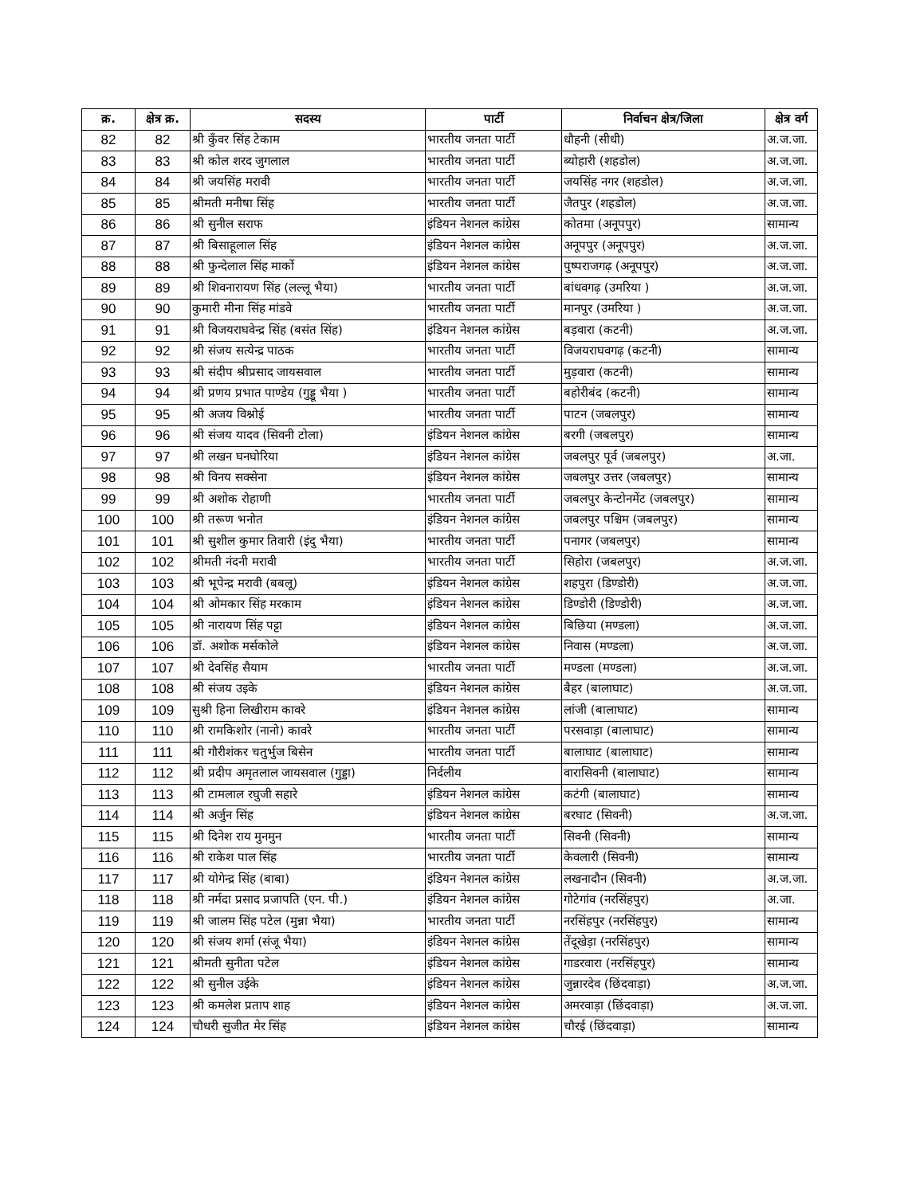| क्र. | क्षेत्र क्र. | सदस्य | पार्टी | निर्वाचन क्षेत्र/जिला | क्षेत्र वर्ग |
| --- | --- | --- | --- | --- | --- |
| 82 | 82 | श्री कुँवर सिंह टेकाम | भारतीय जनता पार्टी | धौहनी (सीधी) | अ.ज.जा. |
| 83 | 83 | श्री कोल शरद जुगलाल | भारतीय जनता पार्टी | ब्योहारी (शहडोल) | अ.ज.जा. |
| 84 | 84 | श्री जयसिंह मरावी | भारतीय जनता पार्टी | जयसिंह नगर (शहडोल) | अ.ज.जा. |
| 85 | 85 | श्रीमती मनीषा सिंह | भारतीय जनता पार्टी | जैतपुर (शहडोल) | अ.ज.जा. |
| 86 | 86 | श्री सुनील सराफ | इंडियन नेशनल कांग्रेस | कोतमा (अनूपपुर) | सामान्य |
| 87 | 87 | श्री बिसाहूलाल सिंह | इंडियन नेशनल कांग्रेस | अनूपपुर (अनूपपुर) | अ.ज.जा. |
| 88 | 88 | श्री फुन्देलाल सिंह मार्को | इंडियन नेशनल कांग्रेस | पुष्पराजगढ़ (अनूपपुर) | अ.ज.जा. |
| 89 | 89 | श्री शिवनारायण सिंह (लल्लू भैया) | भारतीय जनता पार्टी | बांधवगढ़ (उमरिया ) | अ.ज.जा. |
| 90 | 90 | कुमारी मीना सिंह मांडवे | भारतीय जनता पार्टी | मानपुर (उमरिया ) | अ.ज.जा. |
| 91 | 91 | श्री विजयराघवेन्द्र सिंह (बसंत सिंह) | इंडियन नेशनल कांग्रेस | बड़वारा (कटनी) | अ.ज.जा. |
| 92 | 92 | श्री संजय सत्येन्द्र पाठक | भारतीय जनता पार्टी | विजयराघवगढ़ (कटनी) | सामान्य |
| 93 | 93 | श्री संदीप श्रीप्रसाद जायसवाल | भारतीय जनता पार्टी | मुड़वारा (कटनी) | सामान्य |
| 94 | 94 | श्री प्रणय प्रभात पाण्डेय (गुड्डू भैया ) | भारतीय जनता पार्टी | बहोरीबंद (कटनी) | सामान्य |
| 95 | 95 | श्री अजय विश्नोई | भारतीय जनता पार्टी | पाटन (जबलपुर) | सामान्य |
| 96 | 96 | श्री संजय यादव (सिवनी टोला) | इंडियन नेशनल कांग्रेस | बरगी (जबलपुर) | सामान्य |
| 97 | 97 | श्री लखन घनघोरिया | इंडियन नेशनल कांग्रेस | जबलपुर पूर्व (जबलपुर) | अ.जा. |
| 98 | 98 | श्री विनय सक्सेना | इंडियन नेशनल कांग्रेस | जबलपुर उत्तर (जबलपुर) | सामान्य |
| 99 | 99 | श्री अशोक रोहाणी | भारतीय जनता पार्टी | जबलपुर केन्टोनमेंट (जबलपुर) | सामान्य |
| 100 | 100 | श्री तरूण भनोत | इंडियन नेशनल कांग्रेस | जबलपुर पश्चिम (जबलपुर) | सामान्य |
| 101 | 101 | श्री सुशील कुमार तिवारी (इंदु भैया) | भारतीय जनता पार्टी | पनागर (जबलपुर) | सामान्य |
| 102 | 102 | श्रीमती नंदनी मरावी | भारतीय जनता पार्टी | सिहोरा (जबलपुर) | अ.ज.जा. |
| 103 | 103 | श्री भूपेन्द्र मरावी (बबलू) | इंडियन नेशनल कांग्रेस | शहपुरा (डिण्डोरी) | अ.ज.जा. |
| 104 | 104 | श्री ओमकार सिंह मरकाम | इंडियन नेशनल कांग्रेस | डिण्डोरी (डिण्डोरी) | अ.ज.जा. |
| 105 | 105 | श्री नारायण सिंह पट्टा | इंडियन नेशनल कांग्रेस | बिछिया (मण्डला) | अ.ज.जा. |
| 106 | 106 | डॉ. अशोक मर्सकोले | इंडियन नेशनल कांग्रेस | निवास (मण्डला) | अ.ज.जा. |
| 107 | 107 | श्री देवसिंह सैयाम | भारतीय जनता पार्टी | मण्डला (मण्डला) | अ.ज.जा. |
| 108 | 108 | श्री संजय उइके | इंडियन नेशनल कांग्रेस | बैहर (बालाघाट) | अ.ज.जा. |
| 109 | 109 | सुश्री हिना लिखीराम कावरे | इंडियन नेशनल कांग्रेस | लांजी (बालाघाट) | सामान्य |
| 110 | 110 | श्री रामकिशोर (नानो) कावरे | भारतीय जनता पार्टी | परसवाड़ा (बालाघाट) | सामान्य |
| 111 | 111 | श्री गौरीशंकर चतुर्भुज बिसेन | भारतीय जनता पार्टी | बालाघाट (बालाघाट) | सामान्य |
| 112 | 112 | श्री प्रदीप अमृतलाल जायसवाल (गुड्डा) | निर्दलीय | वारासिवनी (बालाघाट) | सामान्य |
| 113 | 113 | श्री टामलाल रघुजी सहारे | इंडियन नेशनल कांग्रेस | कटंगी (बालाघाट) | सामान्य |
| 114 | 114 | श्री अर्जुन सिंह | इंडियन नेशनल कांग्रेस | बरघाट (सिवनी) | अ.ज.जा. |
| 115 | 115 | श्री दिनेश राय मुनमुन | भारतीय जनता पार्टी | सिवनी (सिवनी) | सामान्य |
| 116 | 116 | श्री राकेश पाल सिंह | भारतीय जनता पार्टी | केवलारी (सिवनी) | सामान्य |
| 117 | 117 | श्री योगेन्द्र सिंह (बाबा) | इंडियन नेशनल कांग्रेस | लखनादौन (सिवनी) | अ.ज.जा. |
| 118 | 118 | श्री नर्मदा प्रसाद प्रजापति (एन. पी.) | इंडियन नेशनल कांग्रेस | गोटेगांव (नरसिंहपुर) | अ.जा. |
| 119 | 119 | श्री जालम सिंह पटेल (मुन्ना भैया) | भारतीय जनता पार्टी | नरसिंहपुर (नरसिंहपुर) | सामान्य |
| 120 | 120 | श्री संजय शर्मा (संजू भैया) | इंडियन नेशनल कांग्रेस | तेंदूखेड़ा (नरसिंहपुर) | सामान्य |
| 121 | 121 | श्रीमती सुनीता पटेल | इंडियन नेशनल कांग्रेस | गाडरवारा (नरसिंहपुर) | सामान्य |
| 122 | 122 | श्री सुनील उईके | इंडियन नेशनल कांग्रेस | जुन्नारदेव (छिंदवाड़ा) | अ.ज.जा. |
| 123 | 123 | श्री कमलेश प्रताप शाह | इंडियन नेशनल कांग्रेस | अमरवाड़ा (छिंदवाड़ा) | अ.ज.जा. |
| 124 | 124 | चौधरी सुजीत मेर सिंह | इंडियन नेशनल कांग्रेस | चौरई (छिंदवाड़ा) | सामान्य |